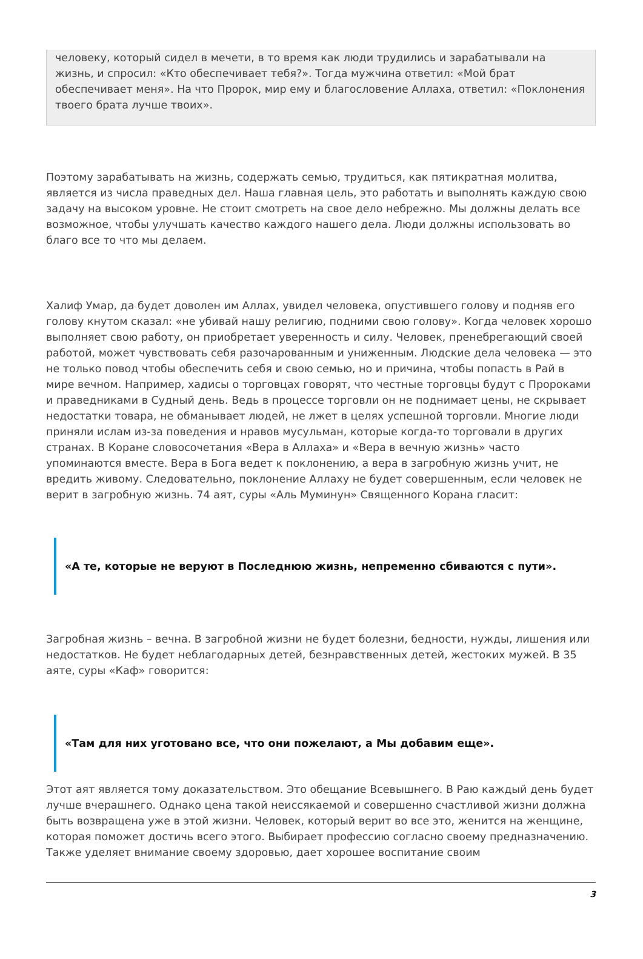человеку, который сидел в мечети, в то время как люди трудились и зарабатывали на жизнь, и спросил: «Кто обеспечивает тебя?». Тогда мужчина ответил: «Мой брат обеспечивает меня». На что Пророк, мир ему и благословение Аллаха, ответил: «Поклонения твоего брата лучше твоих».
Поэтому зарабатывать на жизнь, содержать семью, трудиться, как пятикратная молитва, является из числа праведных дел. Наша главная цель, это работать и выполнять каждую свою задачу на высоком уровне. Не стоит смотреть на свое дело небрежно. Мы должны делать все возможное, чтобы улучшать качество каждого нашего дела. Люди должны использовать во благо все то что мы делаем.
Халиф Умар, да будет доволен им Аллах, увидел человека, опустившего голову и подняв его голову кнутом сказал: «не убивай нашу религию, подними свою голову». Когда человек хорошо выполняет свою работу, он приобретает уверенность и силу. Человек, пренебрегающий своей работой, может чувствовать себя разочарованным и униженным. Людские дела человека — это не только повод чтобы обеспечить себя и свою семью, но и причина, чтобы попасть в Рай в мире вечном. Например, хадисы о торговцах говорят, что честные торговцы будут с Пророками и праведниками в Судный день. Ведь в процессе торговли он не поднимает цены, не скрывает недостатки товара, не обманывает людей, не лжет в целях успешной торговли. Многие люди приняли ислам из-за поведения и нравов мусульман, которые когда-то торговали в других странах. В Коране словосочетания «Вера в Аллаха» и «Вера в вечную жизнь» часто упоминаются вместе. Вера в Бога ведет к поклонению, а вера в загробную жизнь учит, не вредить живому. Следовательно, поклонение Аллаху не будет совершенным, если человек не верит в загробную жизнь. 74 аят, суры «Аль Муминун» Священного Корана гласит:
«А те, которые не веруют в Последнюю жизнь, непременно сбиваются с пути».
Загробная жизнь – вечна. В загробной жизни не будет болезни, бедности, нужды, лишения или недостатков. Не будет неблагодарных детей, безнравственных детей, жестоких мужей. В 35 аяте, суры «Каф» говорится:
«Там для них уготовано все, что они пожелают, а Мы добавим еще».
Этот аят является тому доказательством. Это обещание Всевышнего. В Раю каждый день будет лучше вчерашнего. Однако цена такой неиссякаемой и совершенно счастливой жизни должна быть возвращена уже в этой жизни. Человек, который верит во все это, женится на женщине, которая поможет достичь всего этого. Выбирает профессию согласно своему предназначению. Также уделяет внимание своему здоровью, дает хорошее воспитание своим
3